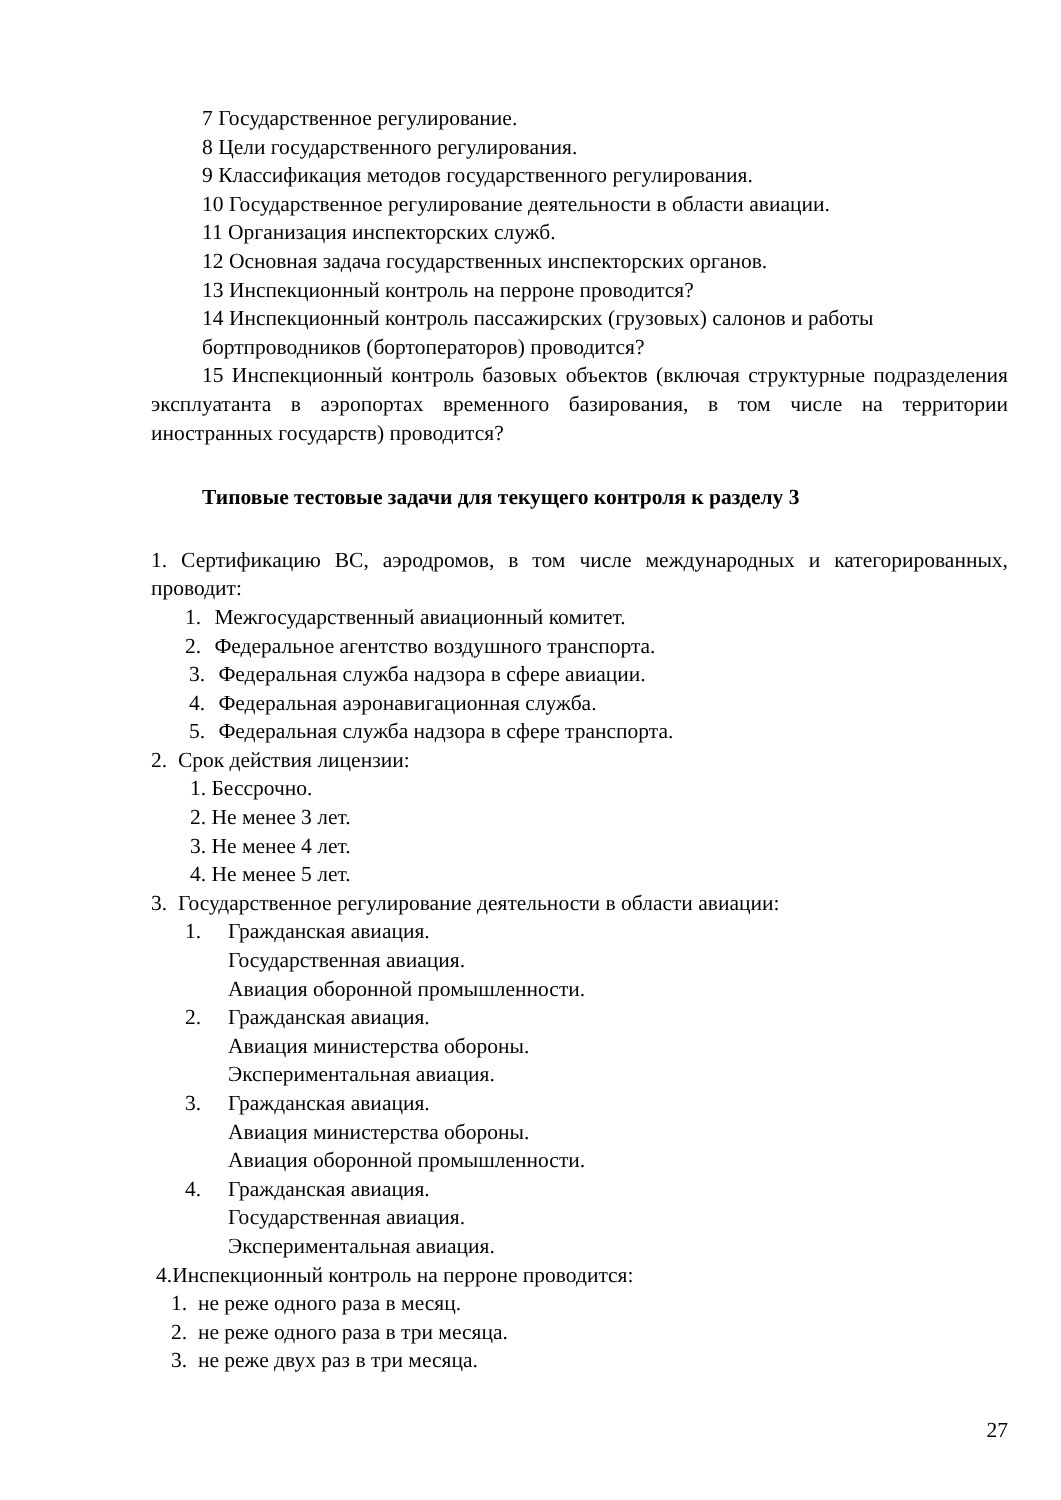7 Государственное регулирование.
8 Цели государственного регулирования.
9 Классификация методов государственного регулирования.
10 Государственное регулирование деятельности в области авиации.
11 Организация инспекторских служб.
12 Основная задача государственных инспекторских органов.
13 Инспекционный контроль на перроне проводится?
14 Инспекционный контроль пассажирских (грузовых) салонов и работы бортпроводников (бортоператоров) проводится?
15 Инспекционный контроль базовых объектов (включая структурные подразделения эксплуатанта в аэропортах временного базирования, в том числе на территории иностранных государств) проводится?
Типовые тестовые задачи для текущего контроля к разделу 3
1. Сертификацию ВС, аэродромов, в том числе международных и категорированных, проводит:
1. Межгосударственный авиационный комитет.
2. Федеральное агентство воздушного транспорта.
3. Федеральная служба надзора в сфере авиации.
4. Федеральная аэронавигационная служба.
5. Федеральная служба надзора в сфере транспорта.
2. Срок действия лицензии:
1. Бессрочно.
2. Не менее 3 лет.
3. Не менее 4 лет.
4. Не менее 5 лет.
3. Государственное регулирование деятельности в области авиации:
1. Гражданская авиация.
Государственная авиация.
Авиация оборонной промышленности.
2. Гражданская авиация.
Авиация министерства обороны.
Экспериментальная авиация.
3. Гражданская авиация.
Авиация министерства обороны.
Авиация оборонной промышленности.
4. Гражданская авиация.
Государственная авиация.
Экспериментальная авиация.
4.Инспекционный контроль на перроне проводится:
1. не реже одного раза в месяц.
2. не реже одного раза в три месяца.
3. не реже двух раз в три месяца.
27